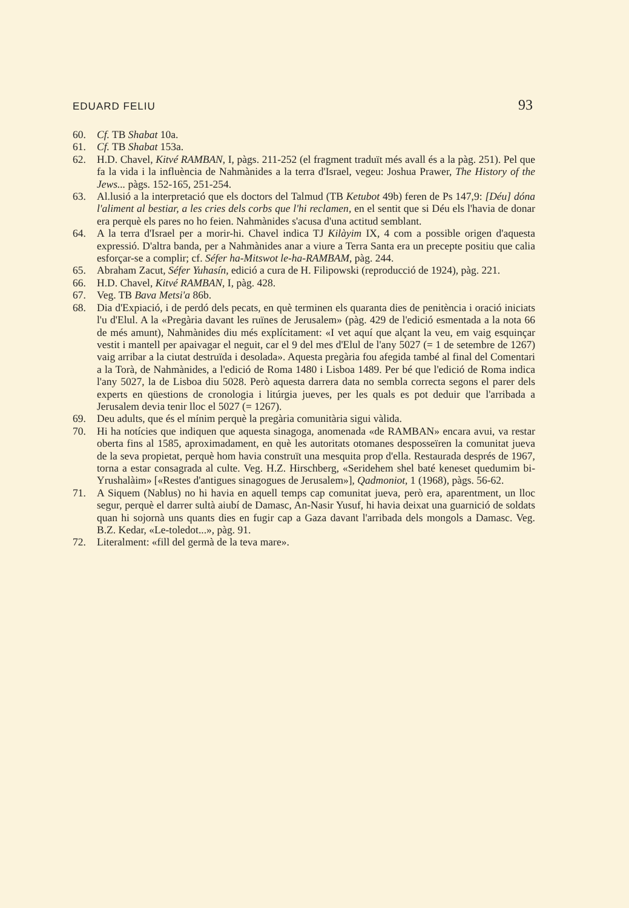EDUARD FELIU 93
60. Cf. TB Shabat 10a.
61. Cf. TB Shabat 153a.
62. H.D. Chavel, Kitvé RAMBAN, I, pàgs. 211-252 (el fragment traduït més avall és a la pàg. 251). Pel que fa la vida i la influència de Nahmànides a la terra d'Israel, vegeu: Joshua Prawer, The History of the Jews... pàgs. 152-165, 251-254.
63. Al.lusió a la interpretació que els doctors del Talmud (TB Ketubot 49b) feren de Ps 147,9: [Déu] dóna l'aliment al bestiar, a les cries dels corbs que l'hi reclamen, en el sentit que si Déu els l'havia de donar era perquè els pares no ho feien. Nahmànides s'acusa d'una actitud semblant.
64. A la terra d'Israel per a morir-hi. Chavel indica TJ Kilàyim IX, 4 com a possible origen d'aquesta expressió. D'altra banda, per a Nahmànides anar a viure a Terra Santa era un precepte positiu que calia esforçar-se a complir; cf. Séfer ha-Mitswot le-ha-RAMBAM, pàg. 244.
65. Abraham Zacut, Séfer Yuhasín, edició a cura de H. Filipowski (reproducció de 1924), pàg. 221.
66. H.D. Chavel, Kitvé RAMBAN, I, pàg. 428.
67. Veg. TB Bava Metsi'a 86b.
68. Dia d'Expiació, i de perdó dels pecats, en què terminen els quaranta dies de penitència i oració iniciats l'u d'Elul. A la «Pregària davant les ruïnes de Jerusalem» (pàg. 429 de l'edició esmentada a la nota 66 de més amunt), Nahmànides diu més explícitament: «I vet aquí que alçant la veu, em vaig esquinçar vestit i mantell per apaivagar el neguit, car el 9 del mes d'Elul de l'any 5027 (= 1 de setembre de 1267) vaig arribar a la ciutat destruïda i desolada». Aquesta pregària fou afegida també al final del Comentari a la Torà, de Nahmànides, a l'edició de Roma 1480 i Lisboa 1489. Per bé que l'edició de Roma indica l'any 5027, la de Lisboa diu 5028. Però aquesta darrera data no sembla correcta segons el parer dels experts en qüestions de cronologia i litúrgia jueves, per les quals es pot deduir que l'arribada a Jerusalem devia tenir lloc el 5027 (= 1267).
69. Deu adults, que és el mínim perquè la pregària comunitària sigui vàlida.
70. Hi ha notícies que indiquen que aquesta sinagoga, anomenada «de RAMBAN» encara avui, va restar oberta fins al 1585, aproximadament, en què les autoritats otomanes desposseïren la comunitat jueva de la seva propietat, perquè hom havia construït una mesquita prop d'ella. Restaurada després de 1967, torna a estar consagrada al culte. Veg. H.Z. Hirschberg, «Seridehem shel baté keneset quedumim bi-Yrushalàim» [«Restes d'antigues sinagogues de Jerusalem»], Qadmoniot, 1 (1968), pàgs. 56-62.
71. A Siquem (Nablus) no hi havia en aquell temps cap comunitat jueva, però era, aparentment, un lloc segur, perquè el darrer sultà aiubí de Damasc, An-Nasir Yusuf, hi havia deixat una guarnició de soldats quan hi sojornà uns quants dies en fugir cap a Gaza davant l'arribada dels mongols a Damasc. Veg. B.Z. Kedar, «Le-toledot...», pàg. 91.
72. Literalment: «fill del germà de la teva mare».